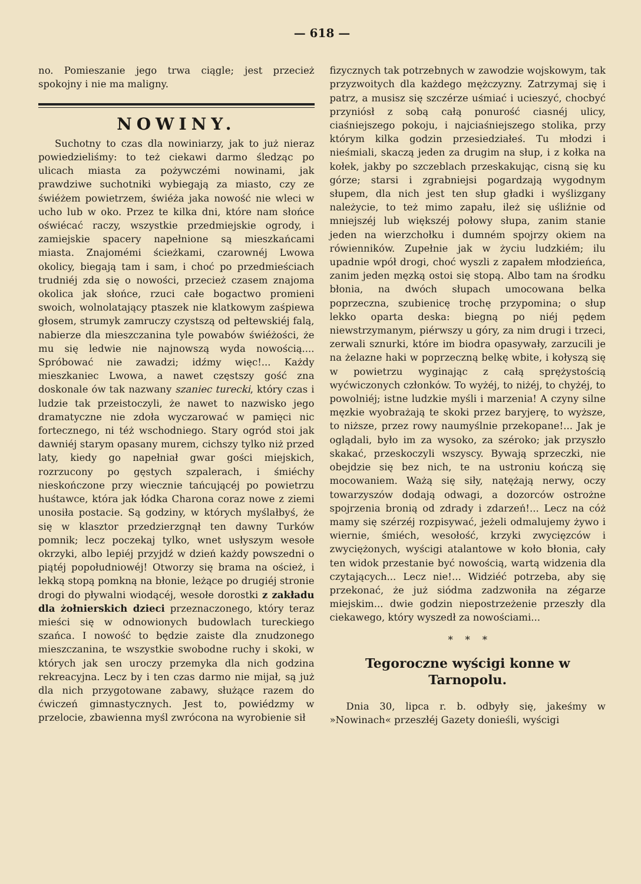— 618 —
no. Pomieszanie jego trwa ciągle; jest przecież spokojny i nie ma maligny.
NOWINY.
Suchotny to czas dla nowiniarzy, jak to już nieraz powiedzieliśmy: to też ciekawi darmo śledząc po ulicach miasta za pożywczémi nowinami, jak prawdziwe suchotniki wybiegają za miasto, czy ze świéżem powietrzem, świéża jaka nowość nie wleci w ucho lub w oko. Przez te kilka dni, które nam słońce oświécać raczy, wszystkie przedmiejskie ogrody, i zamiejskie spacery napełnione są mieszkańcami miasta. Znajomémi ścieżkami, czarownéj Lwowa okolicy, biegają tam i sam, i choć po przedmieściach trudniéj zda się o nowości, przecież czasem znajoma okolica jak słońce, rzuci całe bogactwo promieni swoich, wolnolatający ptaszek nie klatkowym zaśpiewa głosem, strumyk zamruczy czystszą od pełtewskiéj falą, nabierze dla mieszczanina tyle powabów świéżości, że mu się ledwie nie najnowszą wyda nowością.... Spróbować nie zawadzi; idźmy więc!... Każdy mieszkaniec Lwowa, a nawet częstszy gość zna doskonale ów tak nazwany szaniec turecki, który czas i ludzie tak przeistoczyli, że nawet to nazwisko jego dramatyczne nie zdoła wyczarować w pamięci nic fortecznego, ni téż wschodniego. Stary ogród stoi jak dawniéj starym opasany murem, cichszy tylko niż przed laty, kiedy go napełniał gwar gości miejskich, rozrzucony po gęstych szpalerach, i śmiéchy nieskończone przy wiecznie tańcującéj po powietrzu huśtawce, która jak łódka Charona coraz nowe z ziemi unosiła postacie. Są godziny, w których myślałbyś, że się w klasztor przedzierzgnął ten dawny Turków pomnik; lecz poczekaj tylko, wnet usłyszym wesołe okrzyki, albo lepiéj przyjdź w dzień każdy powszedni o piątéj popołudniowéj! Otworzy się brama na oścież, i lekką stopą pomkną na błonie, leżące po drugiéj stronie drogi do pływalni wiodącéj, wesołe dorostki z zakładu dla żołnierskich dzieci przeznaczonego, który teraz mieści się w odnowionych budowlach tureckiego szańca. I nowość to będzie zaiste dla znudzonego mieszczanina, te wszystkie swobodne ruchy i skoki, w których jak sen uroczy przemyka dla nich godzina rekreacyjna. Lecz by i ten czas darmo nie mijał, są już dla nich przygotowane zabawy, służące razem do ćwiczeń gimnastycznych. Jest to, powiédzmy w przelocie, zbawienna myśl zwrócona na wyrobienie sił
fizycznych tak potrzebnych w zawodzie wojskowym, tak przyzwoitych dla każdego mężczyzny. Zatrzymaj się i patrz, a musisz się szczérze uśmiać i ucieszyć, chocbyć przyniósł z sobą całą ponurość ciasnéj ulicy, ciaśniejszego pokoju, i najciaśniejszego stolika, przy którym kilka godzin przesiedziałeś. Tu młodzi i nieśmiali, skaczą jeden za drugim na słup, i z kołka na kołek, jakby po szczeblach przeskakując, cisną się ku górze; starsi i zgrabniejsi pogardzają wygodnym słupem, dla nich jest ten słup gładki i wyślizgany należycie, to też mimo zapału, ileż się uśliźnie od mniejszéj lub większéj połowy słupa, zanim stanie jeden na wierzchołku i dumném spojrzy okiem na rówienników. Zupełnie jak w życiu ludzkiém; ilu upadnie wpół drogi, choć wyszli z zapałem młodzieńca, zanim jeden męzką ostoi się stopą. Albo tam na środku błonia, na dwóch słupach umocowana belka poprzeczna, szubienicę trochę przypomina; o słup lekko oparta deska: biegną po niéj pędem niewstrzymanym, piérwszy u góry, za nim drugi i trzeci, zerwali sznurki, które im biodra opasywały, zarzucili je na żelazne haki w poprzeczną belkę wbite, i kołyszą się w powietrzu wyginając z całą sprężystością wyćwiczonych członków. To wyżéj, to niżéj, to chyżéj, to powolniéj; istne ludzkie myśli i marzenia! A czyny silne męzkie wyobrażają te skoki przez baryjerę, to wyższe, to niższe, przez rowy naumyślnie przekopane!... Jak je oglądali, było im za wysoko, za széroko; jak przyszło skakać, przeskoczyli wszyscy. Bywają sprzeczki, nie obejdzie się bez nich, te na ustroniu kończą się mocowaniem. Ważą się siły, natężają nerwy, oczy towarzyszów dodają odwagi, a dozorców ostrożne spojrzenia bronią od zdrady i zdarzeń!... Lecz na cóż mamy się szérzéj rozpisywać, jeżeli odmalujemy żywo i wiernie, śmiéch, wesołość, krzyki zwycięzców i zwyciężonych, wyścigi atalantowe w koło błonia, cały ten widok przestanie być nowością, wartą widzenia dla czytających... Lecz nie!... Widziéć potrzeba, aby się przekonać, że już siódma zadzwoniła na zégarze miejskim... dwie godzin niepostrzeżenie przeszły dla ciekawego, który wyszedł za nowościami...
* * *
Tegoroczne wyścigi konne w Tarnopolu.
Dnia 30, lipca r. b. odbyły się, jakeśmy w »Nowinach« przeszłéj Gazety donieśli, wyścigi